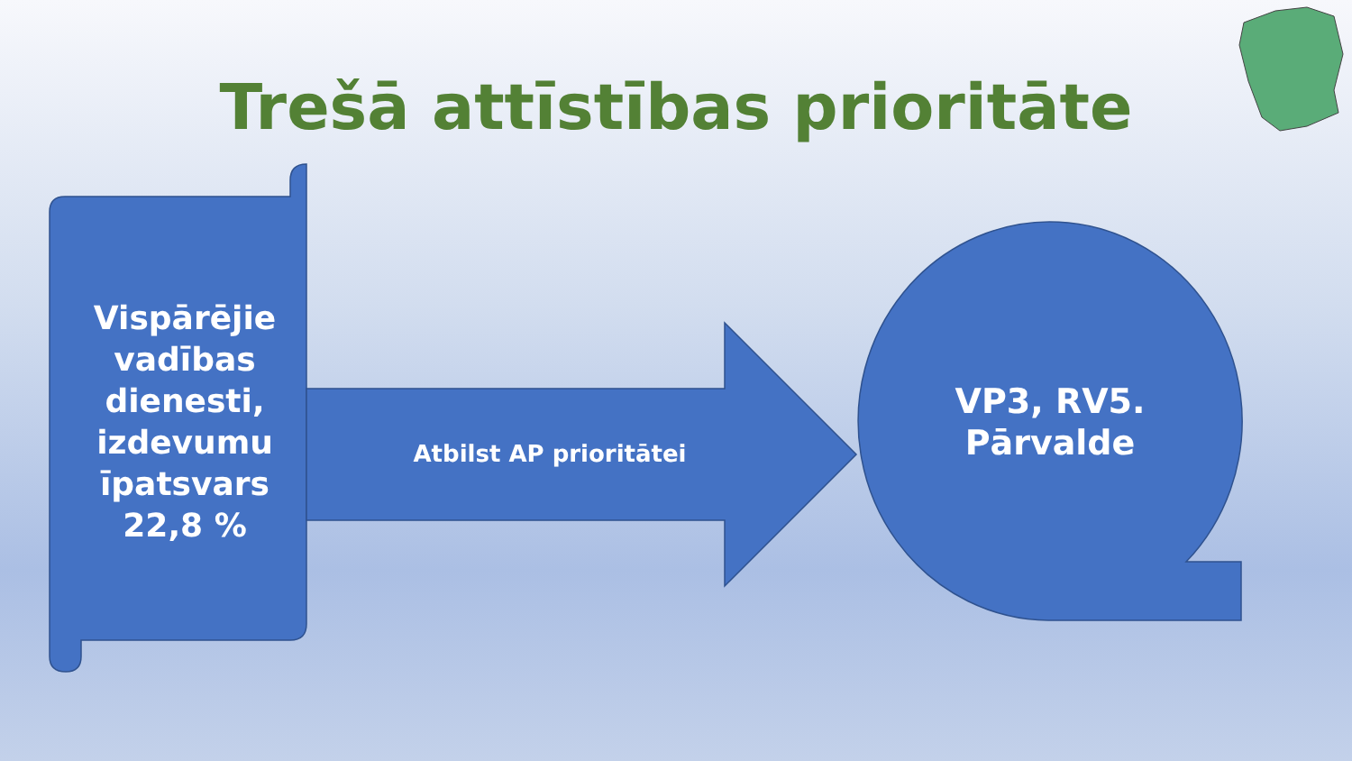Trešā attīstības prioritāte
Vispārējie vadības dienesti, izdevumu īpatsvars 22,8 %
Atbilst AP prioritātei
VP3, RV5. Pārvalde